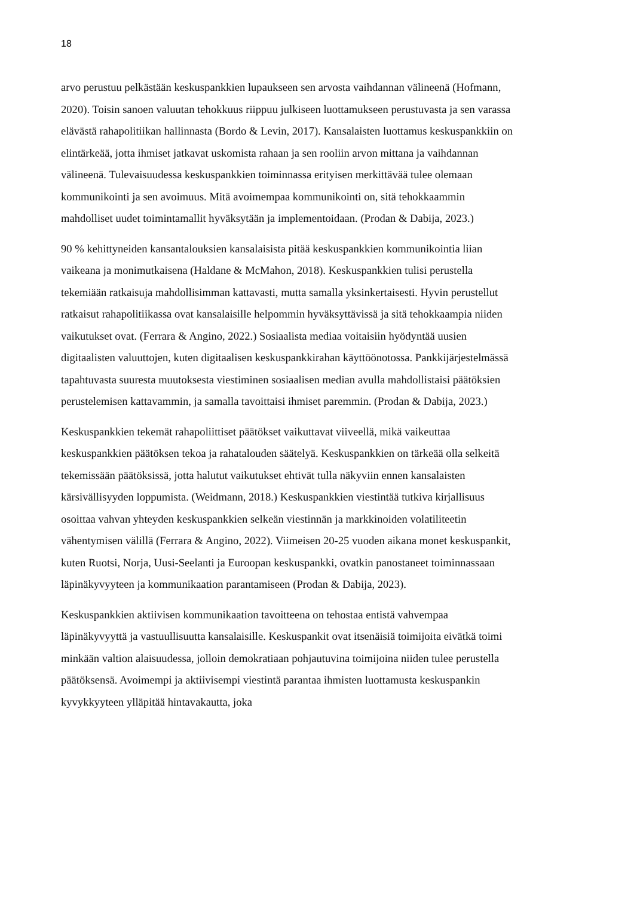18
arvo perustuu pelkästään keskuspankkien lupaukseen sen arvosta vaihdannan välineenä (Hofmann, 2020). Toisin sanoen valuutan tehokkuus riippuu julkiseen luottamukseen perustuvasta ja sen varassa elävästä rahapolitiikan hallinnasta (Bordo & Levin, 2017). Kansalaisten luottamus keskuspankkiin on elintärkeää, jotta ihmiset jatkavat uskomista rahaan ja sen rooliin arvon mittana ja vaihdannan välineenä. Tulevaisuudessa keskuspankkien toiminnassa erityisen merkittävää tulee olemaan kommunikointi ja sen avoimuus. Mitä avoimempaa kommunikointi on, sitä tehokkaammin mahdolliset uudet toimintamallit hyväksytään ja implementoidaan. (Prodan & Dabija, 2023.)
90 % kehittyneiden kansantalouksien kansalaisista pitää keskuspankkien kommunikointia liian vaikeana ja monimutkaisena (Haldane & McMahon, 2018). Keskuspankkien tulisi perustella tekemiään ratkaisuja mahdollisimman kattavasti, mutta samalla yksinkertaisesti. Hyvin perustellut ratkaisut rahapolitiikassa ovat kansalaisille helpommin hyväksyttävissä ja sitä tehokkaampia niiden vaikutukset ovat. (Ferrara & Angino, 2022.) Sosiaalista mediaa voitaisiin hyödyntää uusien digitaalisten valuuttojen, kuten digitaalisen keskuspankkirahan käyttöönotossa. Pankkijärjestelmässä tapahtuvasta suuresta muutoksesta viestiminen sosiaalisen median avulla mahdollistaisi päätöksien perustelemisen kattavammin, ja samalla tavoittaisi ihmiset paremmin. (Prodan & Dabija, 2023.)
Keskuspankkien tekemät rahapoliittiset päätökset vaikuttavat viiveellä, mikä vaikeuttaa keskuspankkien päätöksen tekoa ja rahatalouden säätelyä. Keskuspankkien on tärkeää olla selkeitä tekemissään päätöksissä, jotta halutut vaikutukset ehtivät tulla näkyviin ennen kansalaisten kärsivällisyyden loppumista. (Weidmann, 2018.) Keskuspankkien viestintää tutkiva kirjallisuus osoittaa vahvan yhteyden keskuspankkien selkeän viestinnän ja markkinoiden volatiliteetin vähentymisen välillä (Ferrara & Angino, 2022). Viimeisen 20-25 vuoden aikana monet keskuspankit, kuten Ruotsi, Norja, Uusi-Seelanti ja Euroopan keskuspankki, ovatkin panostaneet toiminnassaan läpinäkyvyyteen ja kommunikaation parantamiseen (Prodan & Dabija, 2023).
Keskuspankkien aktiivisen kommunikaation tavoitteena on tehostaa entistä vahvempaa läpinäkyvyyttä ja vastuullisuutta kansalaisille. Keskuspankit ovat itsenäisiä toimijoita eivätkä toimi minkään valtion alaisuudessa, jolloin demokratiaan pohjautuvina toimijoina niiden tulee perustella päätöksensä. Avoimempi ja aktiivisempi viestintä parantaa ihmisten luottamusta keskuspankin kyvykkyyteen ylläpitää hintavakautta, joka